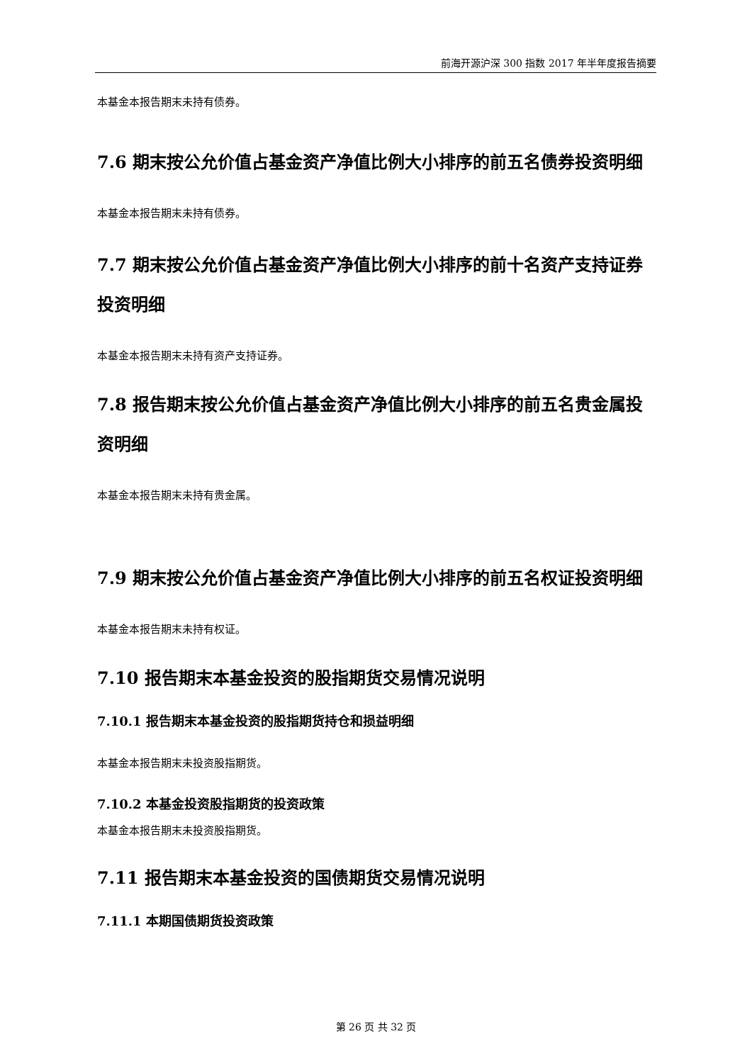前海开源沪深 300 指数 2017 年半年度报告摘要
本基金本报告期末未持有债券。
7.6 期末按公允价值占基金资产净值比例大小排序的前五名债券投资明细
本基金本报告期末未持有债券。
7.7 期末按公允价值占基金资产净值比例大小排序的前十名资产支持证券投资明细
本基金本报告期末未持有资产支持证券。
7.8 报告期末按公允价值占基金资产净值比例大小排序的前五名贵金属投资明细
本基金本报告期末未持有贵金属。
7.9 期末按公允价值占基金资产净值比例大小排序的前五名权证投资明细
本基金本报告期末未持有权证。
7.10 报告期末本基金投资的股指期货交易情况说明
7.10.1 报告期末本基金投资的股指期货持仓和损益明细
本基金本报告期末未投资股指期货。
7.10.2 本基金投资股指期货的投资政策
本基金本报告期末未投资股指期货。
7.11 报告期末本基金投资的国债期货交易情况说明
7.11.1 本期国债期货投资政策
第 26 页 共 32 页